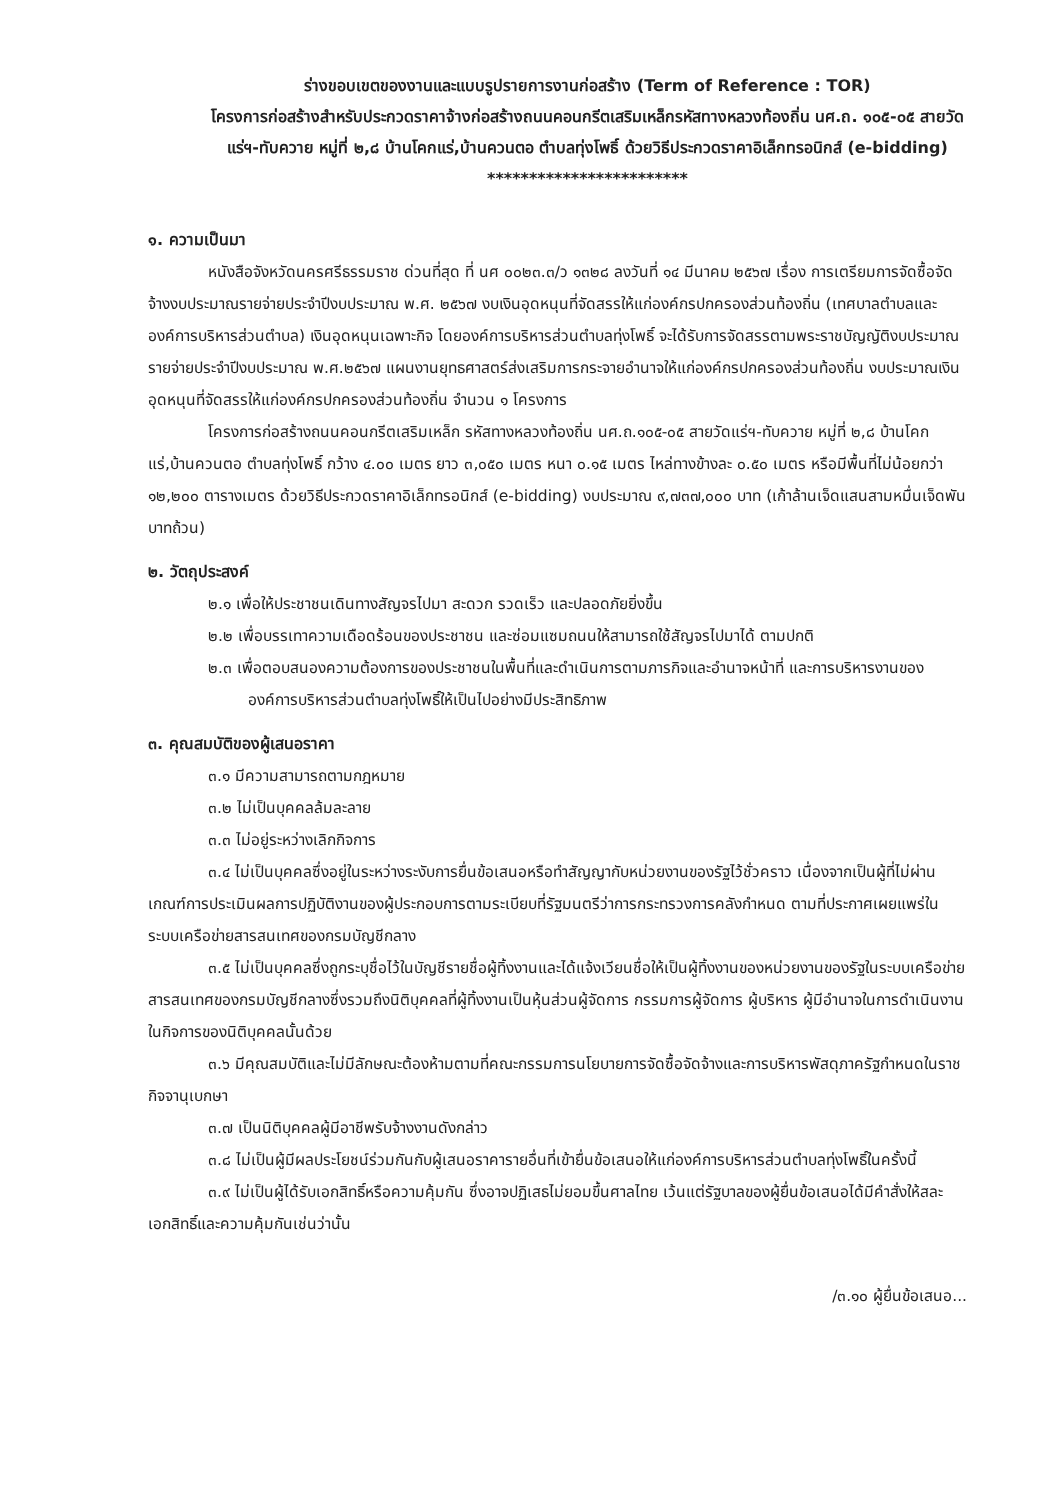ร่างขอบเขตของงานและแบบรูปรายการงานก่อสร้าง (Term of Reference : TOR)
โครงการก่อสร้างสำหรับประกวดราคาจ้างก่อสร้างถนนคอนกรีตเสริมเหล็กรหัสทางหลวงท้องถิ่น นศ.ถ. ๑๐๕-๐๕ สายวัดแร่ฯ-ทับควาย หมู่ที่ ๒,๘ บ้านโคกแร่,บ้านควนตอ ตำบลทุ่งโพธิ์ ด้วยวิธีประกวดราคาอิเล็กทรอนิกส์ (e-bidding)
************************
๑. ความเป็นมา
หนังสือจังหวัดนครศรีธรรมราช ด่วนที่สุด ที่ นศ ๐๐๒๓.๓/ว ๑๓๒๘ ลงวันที่ ๑๔ มีนาคม ๒๕๖๗ เรื่อง การเตรียมการจัดซื้อจัดจ้างงบประมาณรายจ่ายประจำปีงบประมาณ พ.ศ. ๒๕๖๗ งบเงินอุดหนุนที่จัดสรรให้แก่องค์กรปกครองส่วนท้องถิ่น (เทศบาลตำบลและองค์การบริหารส่วนตำบล) เงินอุดหนุนเฉพาะกิจ โดยองค์การบริหารส่วนตำบลทุ่งโพธิ์ จะได้รับการจัดสรรตามพระราชบัญญัติงบประมาณรายจ่ายประจำปีงบประมาณ พ.ศ.๒๕๖๗ แผนงานยุทธศาสตร์ส่งเสริมการกระจายอำนาจให้แก่องค์กรปกครองส่วนท้องถิ่น งบประมาณเงินอุดหนุนที่จัดสรรให้แก่องค์กรปกครองส่วนท้องถิ่น จำนวน ๑ โครงการ
โครงการก่อสร้างถนนคอนกรีตเสริมเหล็ก รหัสทางหลวงท้องถิ่น นศ.ถ.๑๐๕-๐๕ สายวัดแร่ฯ-ทับควาย หมู่ที่ ๒,๘ บ้านโคกแร่,บ้านควนตอ ตำบลทุ่งโพธิ์ กว้าง ๔.๐๐ เมตร ยาว ๓,๐๕๐ เมตร หนา ๐.๑๕ เมตร ไหล่ทางข้างละ ๐.๕๐ เมตร หรือมีพื้นที่ไม่น้อยกว่า ๑๒,๒๐๐ ตารางเมตร ด้วยวิธีประกวดราคาอิเล็กทรอนิกส์ (e-bidding) งบประมาณ ๙,๗๓๗,๐๐๐ บาท (เก้าล้านเจ็ดแสนสามหมื่นเจ็ดพันบาทถ้วน)
๒. วัตถุประสงค์
๒.๑ เพื่อให้ประชาชนเดินทางสัญจรไปมา สะดวก รวดเร็ว และปลอดภัยยิ่งขึ้น
๒.๒ เพื่อบรรเทาความเดือดร้อนของประชาชน และซ่อมแซมถนนให้สามารถใช้สัญจรไปมาได้ ตามปกติ
๒.๓ เพื่อตอบสนองความต้องการของประชาชนในพื้นที่และดำเนินการตามภารกิจและอำนาจหน้าที่ และการบริหารงานขององค์การบริหารส่วนตำบลทุ่งโพธิ์ให้เป็นไปอย่างมีประสิทธิภาพ
๓. คุณสมบัติของผู้เสนอราคา
๓.๑ มีความสามารถตามกฎหมาย
๓.๒ ไม่เป็นบุคคลล้มละลาย
๓.๓ ไม่อยู่ระหว่างเลิกกิจการ
๓.๔ ไม่เป็นบุคคลซึ่งอยู่ในระหว่างระงับการยื่นข้อเสนอหรือทำสัญญากับหน่วยงานของรัฐไว้ชั่วคราว เนื่องจากเป็นผู้ที่ไม่ผ่านเกณฑ์การประเมินผลการปฏิบัติงานของผู้ประกอบการตามระเบียบที่รัฐมนตรีว่าการกระทรวงการคลังกำหนด ตามที่ประกาศเผยแพร่ในระบบเครือข่ายสารสนเทศของกรมบัญชีกลาง
๓.๕ ไม่เป็นบุคคลซึ่งถูกระบุชื่อไว้ในบัญชีรายชื่อผู้ทิ้งงานและได้แจ้งเวียนชื่อให้เป็นผู้ทิ้งงานของหน่วยงานของรัฐในระบบเครือข่ายสารสนเทศของกรมบัญชีกลางซึ่งรวมถึงนิติบุคคลที่ผู้ทิ้งงานเป็นหุ้นส่วนผู้จัดการ กรรมการผู้จัดการ ผู้บริหาร ผู้มีอำนาจในการดำเนินงานในกิจการของนิติบุคคลนั้นด้วย
๓.๖ มีคุณสมบัติและไม่มีลักษณะต้องห้ามตามที่คณะกรรมการนโยบายการจัดซื้อจัดจ้างและการบริหารพัสดุภาครัฐกำหนดในราชกิจจานุเบกษา
๓.๗ เป็นนิติบุคคลผู้มีอาชีพรับจ้างงานดังกล่าว
๓.๘ ไม่เป็นผู้มีผลประโยชน์ร่วมกันกับผู้เสนอราคารายอื่นที่เข้ายื่นข้อเสนอให้แก่องค์การบริหารส่วนตำบลทุ่งโพธิ์ในครั้งนี้
๓.๙ ไม่เป็นผู้ได้รับเอกสิทธิ์หรือความคุ้มกัน ซึ่งอาจปฏิเสธไม่ยอมขึ้นศาลไทย เว้นแต่รัฐบาลของผู้ยื่นข้อเสนอได้มีคำสั่งให้สละเอกสิทธิ์และความคุ้มกันเช่นว่านั้น
/๓.๑๐ ผู้ยื่นข้อเสนอ...